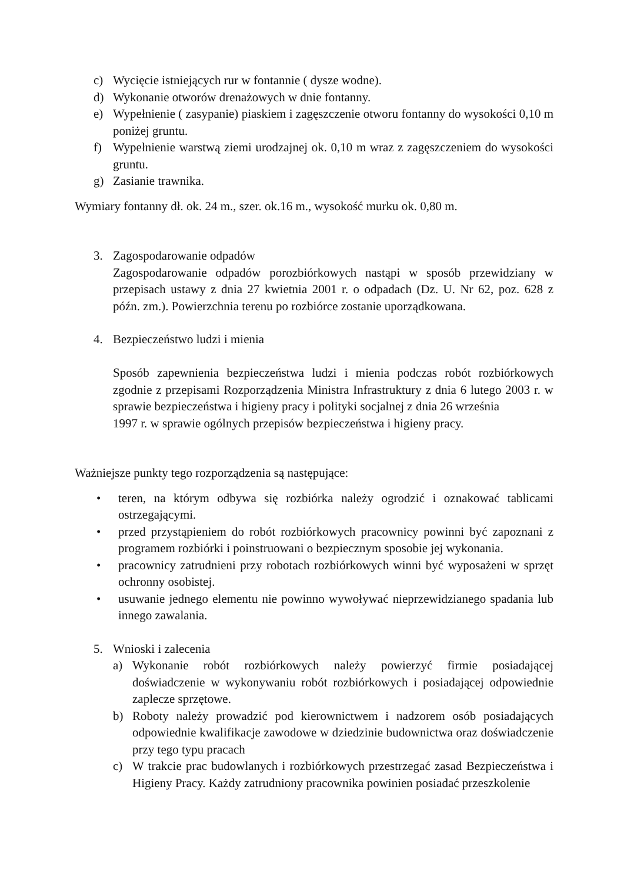c) Wycięcie istniejących rur w fontannie ( dysze wodne).
d) Wykonanie otworów drenażowych w dnie fontanny.
e) Wypełnienie ( zasypanie) piaskiem i zagęszczenie otworu fontanny do wysokości 0,10 m poniżej gruntu.
f) Wypełnienie warstwą ziemi urodzajnej ok. 0,10 m wraz z zagęszczeniem do wysokości gruntu.
g) Zasianie trawnika.
Wymiary fontanny dł. ok. 24 m., szer. ok.16 m., wysokość murku ok. 0,80 m.
3. Zagospodarowanie odpadów
Zagospodarowanie odpadów porozbiórkowych nastąpi w sposób przewidziany w przepisach ustawy z dnia 27 kwietnia 2001 r. o odpadach (Dz. U. Nr 62, poz. 628 z późn. zm.). Powierzchnia terenu po rozbiórce zostanie uporządkowana.
4. Bezpieczeństwo ludzi i mienia
Sposób zapewnienia bezpieczeństwa ludzi i mienia podczas robót rozbiórkowych zgodnie z przepisami Rozporządzenia Ministra Infrastruktury z dnia 6 lutego 2003 r. w sprawie bezpieczeństwa i higieny pracy i polityki socjalnej z dnia 26 września
1997 r. w sprawie ogólnych przepisów bezpieczeństwa i higieny pracy.
Ważniejsze punkty tego rozporządzenia są następujące:
• teren, na którym odbywa się rozbiórka należy ogrodzić i oznakować tablicami ostrzegającymi.
• przed przystąpieniem do robót rozbiórkowych pracownicy powinni być zapoznani z programem rozbiórki i poinstruowani o bezpiecznym sposobie jej wykonania.
• pracownicy zatrudnieni przy robotach rozbiórkowych winni być wyposażeni w sprzęt ochronny osobistej.
• usuwanie jednego elementu nie powinno wywoływać nieprzewidzianego spadania lub innego zawalania.
5. Wnioski i zalecenia
a) Wykonanie robót rozbiórkowych należy powierzyć firmie posiadającej doświadczenie w wykonywaniu robót rozbiórkowych i posiadającej odpowiednie zaplecze sprzętowe.
b) Roboty należy prowadzić pod kierownictwem i nadzorem osób posiadających odpowiednie kwalifikacje zawodowe w dziedzinie budownictwa oraz doświadczenie przy tego typu pracach
c) W trakcie prac budowlanych i rozbiórkowych przestrzegać zasad Bezpieczeństwa i Higieny Pracy. Każdy zatrudniony pracownika powinien posiadać przeszkolenie